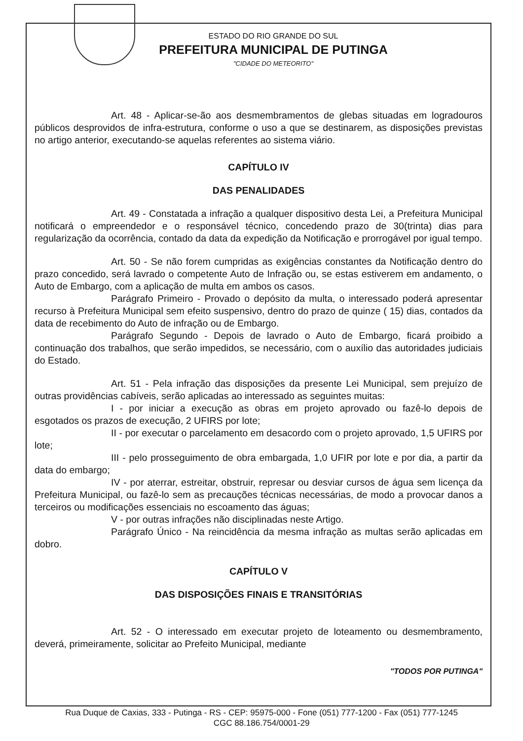ESTADO DO RIO GRANDE DO SUL
PREFEITURA MUNICIPAL DE PUTINGA
"CIDADE DO METEORITO"
Art. 48 - Aplicar-se-ão aos desmembramentos de glebas situadas em logradouros públicos desprovidos de infra-estrutura, conforme o uso a que se destinarem, as disposições previstas no artigo anterior, executando-se aquelas referentes ao sistema viário.
CAPÍTULO IV
DAS PENALIDADES
Art. 49 - Constatada a infração a qualquer dispositivo desta Lei, a Prefeitura Municipal notificará o empreendedor e o responsável técnico, concedendo prazo de 30(trinta) dias para regularização da ocorrência, contado da data da expedição da Notificação e prorrogável por igual tempo.
Art. 50 - Se não forem cumpridas as exigências constantes da Notificação dentro do prazo concedido, será lavrado o competente Auto de Infração ou, se estas estiverem em andamento, o Auto de Embargo, com a aplicação de multa em ambos os casos.
Parágrafo Primeiro - Provado o depósito da multa, o interessado poderá apresentar recurso à Prefeitura Municipal sem efeito suspensivo, dentro do prazo de quinze ( 15) dias, contados da data de recebimento do Auto de infração ou de Embargo.
Parágrafo Segundo - Depois de lavrado o Auto de Embargo, ficará proibido a continuação dos trabalhos, que serão impedidos, se necessário, com o auxílio das autoridades judiciais do Estado.
Art. 51 - Pela infração das disposições da presente Lei Municipal, sem prejuízo de outras providências cabíveis, serão aplicadas ao interessado as seguintes muitas:
I - por iniciar a execução as obras em projeto aprovado ou fazê-lo depois de esgotados os prazos de execução, 2 UFIRS por lote;
II - por executar o parcelamento em desacordo com o projeto aprovado, 1,5 UFIRS por lote;
III - pelo prosseguimento de obra embargada, 1,0 UFIR por lote e por dia, a partir da data do embargo;
IV - por aterrar, estreitar, obstruir, represar ou desviar cursos de água sem licença da Prefeitura Municipal, ou fazê-lo sem as precauções técnicas necessárias, de modo a provocar danos a terceiros ou modificações essenciais no escoamento das águas;
V - por outras infrações não disciplinadas neste Artigo.
Parágrafo Único - Na reincidência da mesma infração as multas serão aplicadas em dobro.
CAPÍTULO V
DAS DISPOSIÇÕES FINAIS E TRANSITÓRIAS
Art. 52 - O interessado em executar projeto de loteamento ou desmembramento, deverá, primeiramente, solicitar ao Prefeito Municipal, mediante
"TODOS POR PUTINGA"
Rua Duque de Caxias, 333 - Putinga - RS - CEP: 95975-000 - Fone (051) 777-1200 - Fax (051) 777-1245
CGC 88.186.754/0001-29